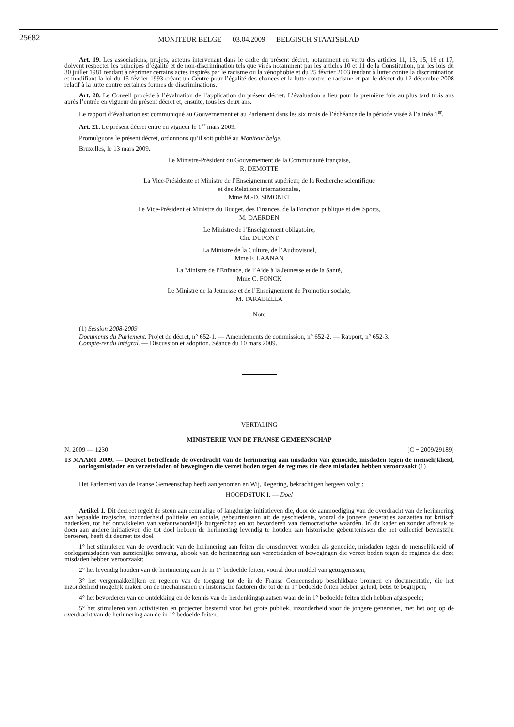25682
MONITEUR BELGE — 03.04.2009 — BELGISCH STAATSBLAD
Art. 19. Les associations, projets, acteurs intervenant dans le cadre du présent décret, notamment en vertu des articles 11, 13, 15, 16 et 17, doivent respecter les principes d’égalité et de non-discrimination tels que visés notamment par les articles 10 et 11 de la Constitution, par les lois du 30 juillet 1981 tendant à réprimer certains actes inspirés par le racisme ou la xénophobie et du 25 février 2003 tendant à lutter contre la discrimination et modifiant la loi du 15 février 1993 créant un Centre pour l’égalité des chances et la lutte contre le racisme et par le décret du 12 décembre 2008 relatif à la lutte contre certaines formes de discriminations.
Art. 20. Le Conseil procède à l’évaluation de l’application du présent décret. L’évaluation a lieu pour la première fois au plus tard trois ans après l’entrée en vigueur du présent décret et, ensuite, tous les deux ans.
Le rapport d’évaluation est communiqué au Gouvernement et au Parlement dans les six mois de l’échéance de la période visée à l’alinéa 1<sup>er</sup>.
Art. 21. Le présent décret entre en vigueur le 1<sup>er</sup> mars 2009.
Promulguons le présent décret, ordonnons qu’il soit publié au Moniteur belge.
Bruxelles, le 13 mars 2009.
Le Ministre-Président du Gouvernement de la Communauté française,
R. DEMOTTE
La Vice-Présidente et Ministre de l’Enseignement supérieur, de la Recherche scientifique
et des Relations internationales,
Mme M.-D. SIMONET
Le Vice-Président et Ministre du Budget, des Finances, de la Fonction publique et des Sports,
M. DAERDEN
Le Ministre de l’Enseignement obligatoire,
Chr. DUPONT
La Ministre de la Culture, de l’Audiovisuel,
Mme F. LAANAN
La Ministre de l’Enfance, de l’Aide à la Jeunesse et de la Santé,
Mme C. FONCK
Le Ministre de la Jeunesse et de l’Enseignement de Promotion sociale,
M. TARABELLA
Note
(1) Session 2008-2009
Documents du Parlement. Projet de décret, n° 652-1. — Amendements de commission, n° 652-2. — Rapport, n° 652-3.
Compte-rendu intégral. — Discussion et adoption. Séance du 10 mars 2009.
VERTALING
MINISTERIE VAN DE FRANSE GEMEENSCHAP
N. 2009 — 1230 [C − 2009/29189]
13 MAART 2009. — Decreet betreffende de overdracht van de herinnering aan misdaden van genocide, misdaden tegen de menselijkheid, oorlogsmisdaden en verzetsdaden of bewegingen die verzet boden tegen de regimes die deze misdaden hebben veroorzaakt (1)
Het Parlement van de Franse Gemeenschap heeft aangenomen en Wij, Regering, bekrachtigen hetgeen volgt :
HOOFDSTUK I. — Doel
Artikel 1. Dit decreet regelt de steun aan eenmalige of langdurige initiatieven die, door de aanmoediging van de overdracht van de herinnering aan bepaalde tragische, inzonderheid politieke en sociale, gebeurtenissen uit de geschiedenis, vooral de jongere generaties aanzetten tot kritisch nadenken, tot het ontwikkelen van verantwoordelijk burgerschap en tot bevorderen van democratische waarden. In dit kader en zonder afbreuk te doen aan andere initiatieven die tot doel hebben de herinnering levendig te houden aan historische gebeurtenissen die het collectief bewustzijn beroeren, heeft dit decreet tot doel :
1° het stimuleren van de overdracht van de herinnering aan feiten die omschreven worden als genocide, misdaden tegen de menselijkheid of oorlogsmisdaden van aanzienlijke omvang, alsook van de herinnering aan verzetsdaden of bewegingen die verzet boden tegen de regimes die deze misdaden hebben veroorzaakt;
2° het levendig houden van de herinnering aan de in 1° bedoelde feiten, vooral door middel van getuigenissen;
3° het vergemakkelijken en regelen van de toegang tot de in de Franse Gemeenschap beschikbare bronnen en documentatie, die het inzonderheid mogelijk maken om de mechanismen en historische factoren die tot de in 1° bedoelde feiten hebben geleid, beter te begrijpen;
4° het bevorderen van de ontdekking en de kennis van de herdenkingsplaatsen waar de in 1° bedoelde feiten zich hebben afgespeeld;
5° het stimuleren van activiteiten en projecten bestemd voor het grote publiek, inzonderheid voor de jongere generaties, met het oog op de overdracht van de herinnering aan de in 1° bedoelde feiten.